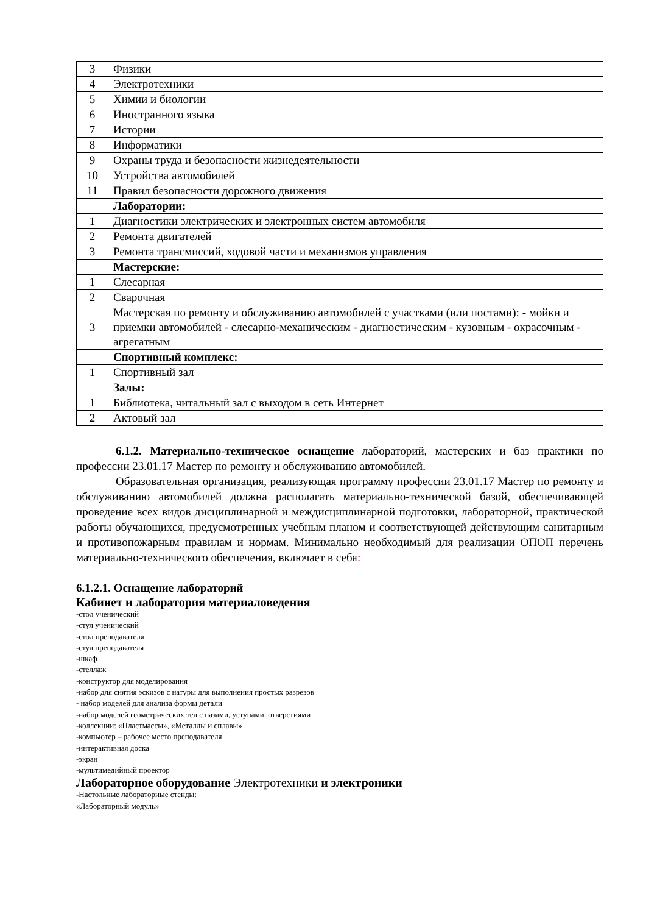| 3 | Физики |
| 4 | Электротехники |
| 5 | Химии и биологии |
| 6 | Иностранного языка |
| 7 | Истории |
| 8 | Информатики |
| 9 | Охраны труда и безопасности жизнедеятельности |
| 10 | Устройства автомобилей |
| 11 | Правил безопасности дорожного движения |
| | Лаборатории: |
| 1 | Диагностики электрических и электронных систем автомобиля |
| 2 | Ремонта двигателей |
| 3 | Ремонта трансмиссий, ходовой части и механизмов управления |
| | Мастерские: |
| 1 | Слесарная |
| 2 | Сварочная |
| 3 | Мастерская по ремонту и обслуживанию автомобилей с участками (или постами): - мойки и приемки автомобилей - слесарно-механическим - диагностическим - кузовным - окрасочным - агрегатным |
| | Спортивный комплекс: |
| 1 | Спортивный зал |
| | Залы: |
| 1 | Библиотека, читальный зал с выходом в сеть Интернет |
| 2 | Актовый зал |
6.1.2. Материально-техническое оснащение лабораторий, мастерских и баз практики по профессии 23.01.17 Мастер по ремонту и обслуживанию автомобилей.
Образовательная организация, реализующая программу профессии 23.01.17 Мастер по ремонту и обслуживанию автомобилей должна располагать материально-технической базой, обеспечивающей проведение всех видов дисциплинарной и междисциплинарной подготовки, лабораторной, практической работы обучающихся, предусмотренных учебным планом и соответствующей действующим санитарным и противопожарным правилам и нормам. Минимально необходимый для реализации ОПОП перечень материально-технического обеспечения, включает в себя:
6.1.2.1. Оснащение лабораторий
Кабинет и лаборатория материаловедения
-стол ученический
-стул ученический
-стол преподавателя
-стул преподавателя
-шкаф
-стеллаж
-конструктор для моделирования
-набор для снятия эскизов с натуры для выполнения простых разрезов
- набор моделей для анализа формы детали
-набор моделей геометрических тел с пазами, уступами, отверстиями
-коллекции: «Пластмассы», «Металлы и сплавы»
-компьютер – рабочее место преподавателя
-интерактивная доска
-экран
-мультимедийный проектор
Лабораторное оборудование Электротехники и электроники
-Настольные лабораторные стенды:
«Лабораторный модуль»